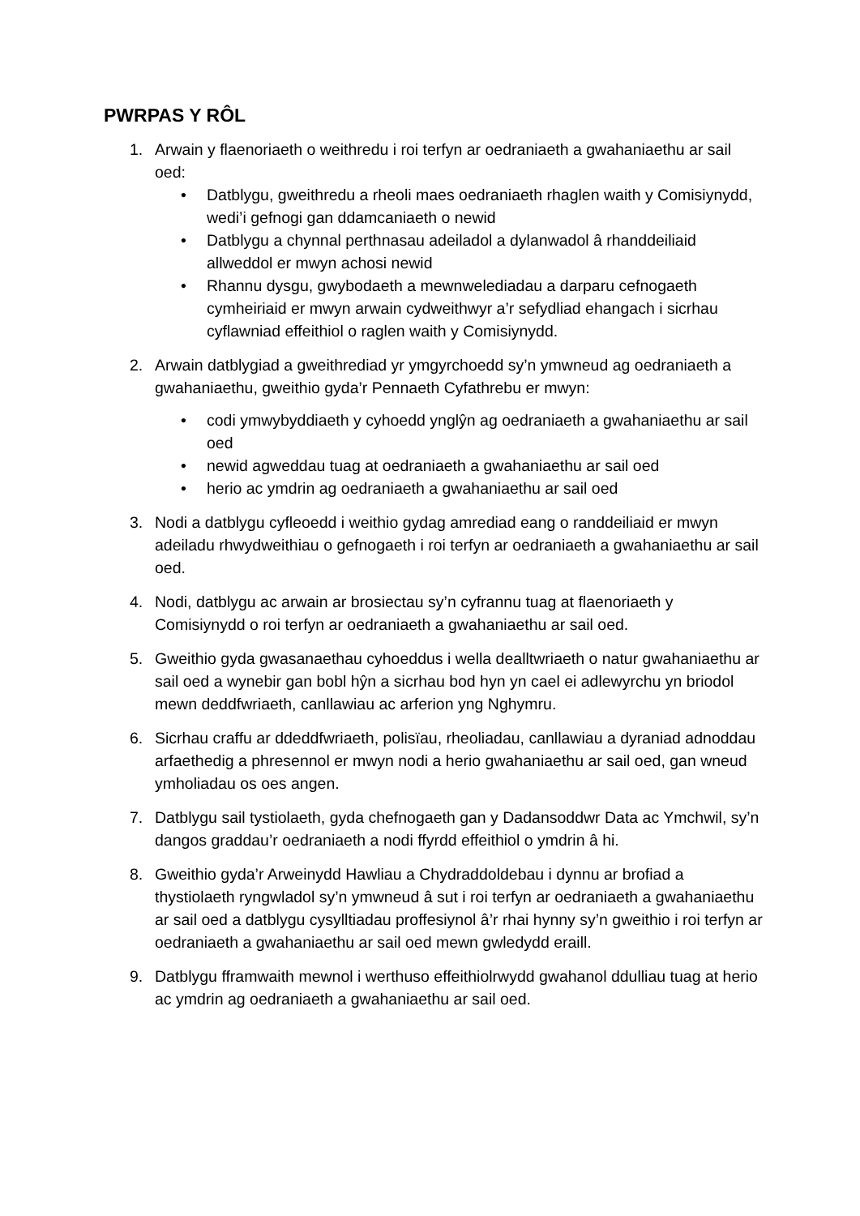PWRPAS Y RÔL
1. Arwain y flaenoriaeth o weithredu i roi terfyn ar oedraniaeth a gwahaniaethu ar sail oed:
• Datblygu, gweithredu a rheoli maes oedraniaeth rhaglen waith y Comisiynydd, wedi’i gefnogi gan ddamcaniaeth o newid
• Datblygu a chynnal perthnasau adeiladol a dylanwadol â rhanddeiliaid allweddol er mwyn achosi newid
• Rhannu dysgu, gwybodaeth a mewnwelediadau a darparu cefnogaeth cymheiriaid er mwyn arwain cydweithwyr a’r sefydliad ehangach i sicrhau cyflawniad effeithiol o raglen waith y Comisiynydd.
2. Arwain datblygiad a gweithrediad yr ymgyrchoedd sy’n ymwneud ag oedraniaeth a gwahaniaethu, gweithio gyda’r Pennaeth Cyfathrebu er mwyn:
• codi ymwybyddiaeth y cyhoedd ynglŷn ag oedraniaeth a gwahaniaethu ar sail oed
• newid agweddau tuag at oedraniaeth a gwahaniaethu ar sail oed
• herio ac ymdrin ag oedraniaeth a gwahaniaethu ar sail oed
3. Nodi a datblygu cyfleoedd i weithio gydag amrediad eang o randdeiliaid er mwyn adeiladu rhwydweithiau o gefnogaeth i roi terfyn ar oedraniaeth a gwahaniaethu ar sail oed.
4. Nodi, datblygu ac arwain ar brosiectau sy’n cyfrannu tuag at flaenoriaeth y Comisiynydd o roi terfyn ar oedraniaeth a gwahaniaethu ar sail oed.
5. Gweithio gyda gwasanaethau cyhoeddus i wella dealltwriaeth o natur gwahaniaethu ar sail oed a wynebir gan bobl hŷn a sicrhau bod hyn yn cael ei adlewyrchu yn briodol mewn deddfwriaeth, canllawiau ac arferion yng Nghymru.
6. Sicrhau craffu ar ddeddfwriaeth, polisïau, rheoliadau, canllawiau a dyraniad adnoddau arfaethedig a phresennol er mwyn nodi a herio gwahaniaethu ar sail oed, gan wneud ymholiadau os oes angen.
7. Datblygu sail tystiolaeth, gyda chefnogaeth gan y Dadansoddwr Data ac Ymchwil, sy’n dangos graddau’r oedraniaeth a nodi ffyrdd effeithiol o ymdrin â hi.
8. Gweithio gyda’r Arweinydd Hawliau a Chydraddoldebau i dynnu ar brofiad a thystiolaeth ryngwladol sy’n ymwneud â sut i roi terfyn ar oedraniaeth a gwahaniaethu ar sail oed a datblygu cysylltiadau proffesiynol â’r rhai hynny sy’n gweithio i roi terfyn ar oedraniaeth a gwahaniaethu ar sail oed mewn gwledydd eraill.
9. Datblygu fframwaith mewnol i werthuso effeithiolrwydd gwahanol ddulliau tuag at herio ac ymdrin ag oedraniaeth a gwahaniaethu ar sail oed.